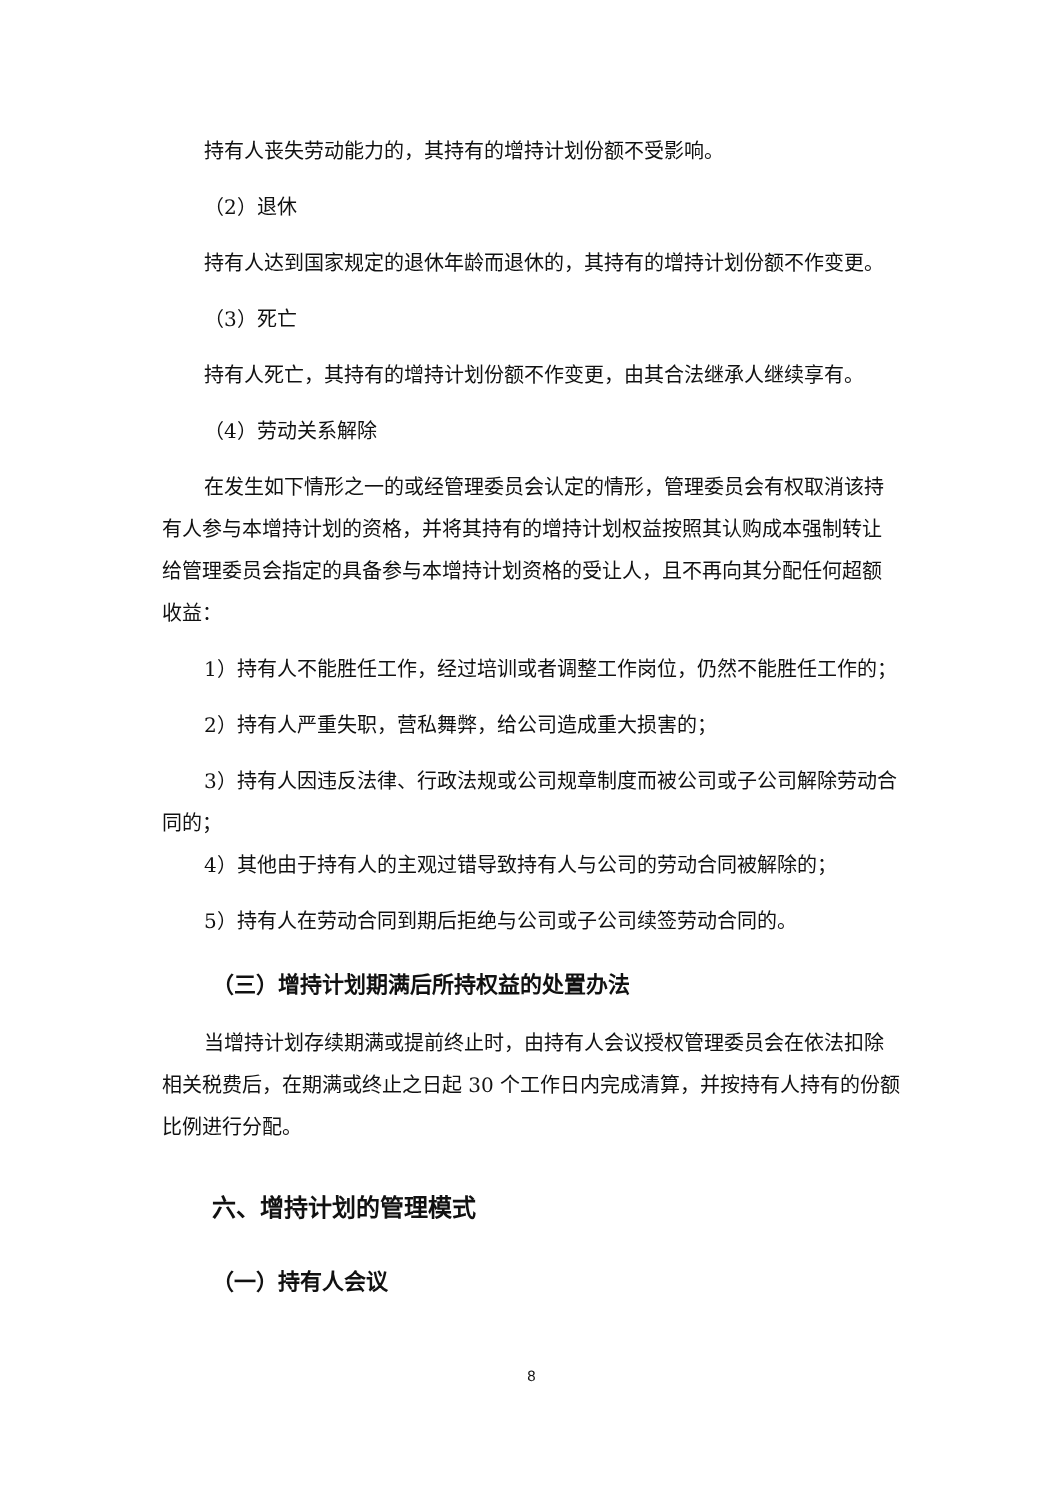持有人丧失劳动能力的，其持有的增持计划份额不受影响。
（2）退休
持有人达到国家规定的退休年龄而退休的，其持有的增持计划份额不作变更。
（3）死亡
持有人死亡，其持有的增持计划份额不作变更，由其合法继承人继续享有。
（4）劳动关系解除
在发生如下情形之一的或经管理委员会认定的情形，管理委员会有权取消该持有人参与本增持计划的资格，并将其持有的增持计划权益按照其认购成本强制转让给管理委员会指定的具备参与本增持计划资格的受让人，且不再向其分配任何超额收益：
1）持有人不能胜任工作，经过培训或者调整工作岗位，仍然不能胜任工作的；
2）持有人严重失职，营私舞弊，给公司造成重大损害的；
3）持有人因违反法律、行政法规或公司规章制度而被公司或子公司解除劳动合同的；
4）其他由于持有人的主观过错导致持有人与公司的劳动合同被解除的；
5）持有人在劳动合同到期后拒绝与公司或子公司续签劳动合同的。
（三）增持计划期满后所持权益的处置办法
当增持计划存续期满或提前终止时，由持有人会议授权管理委员会在依法扣除相关税费后，在期满或终止之日起 30 个工作日内完成清算，并按持有人持有的份额比例进行分配。
六、增持计划的管理模式
（一）持有人会议
8